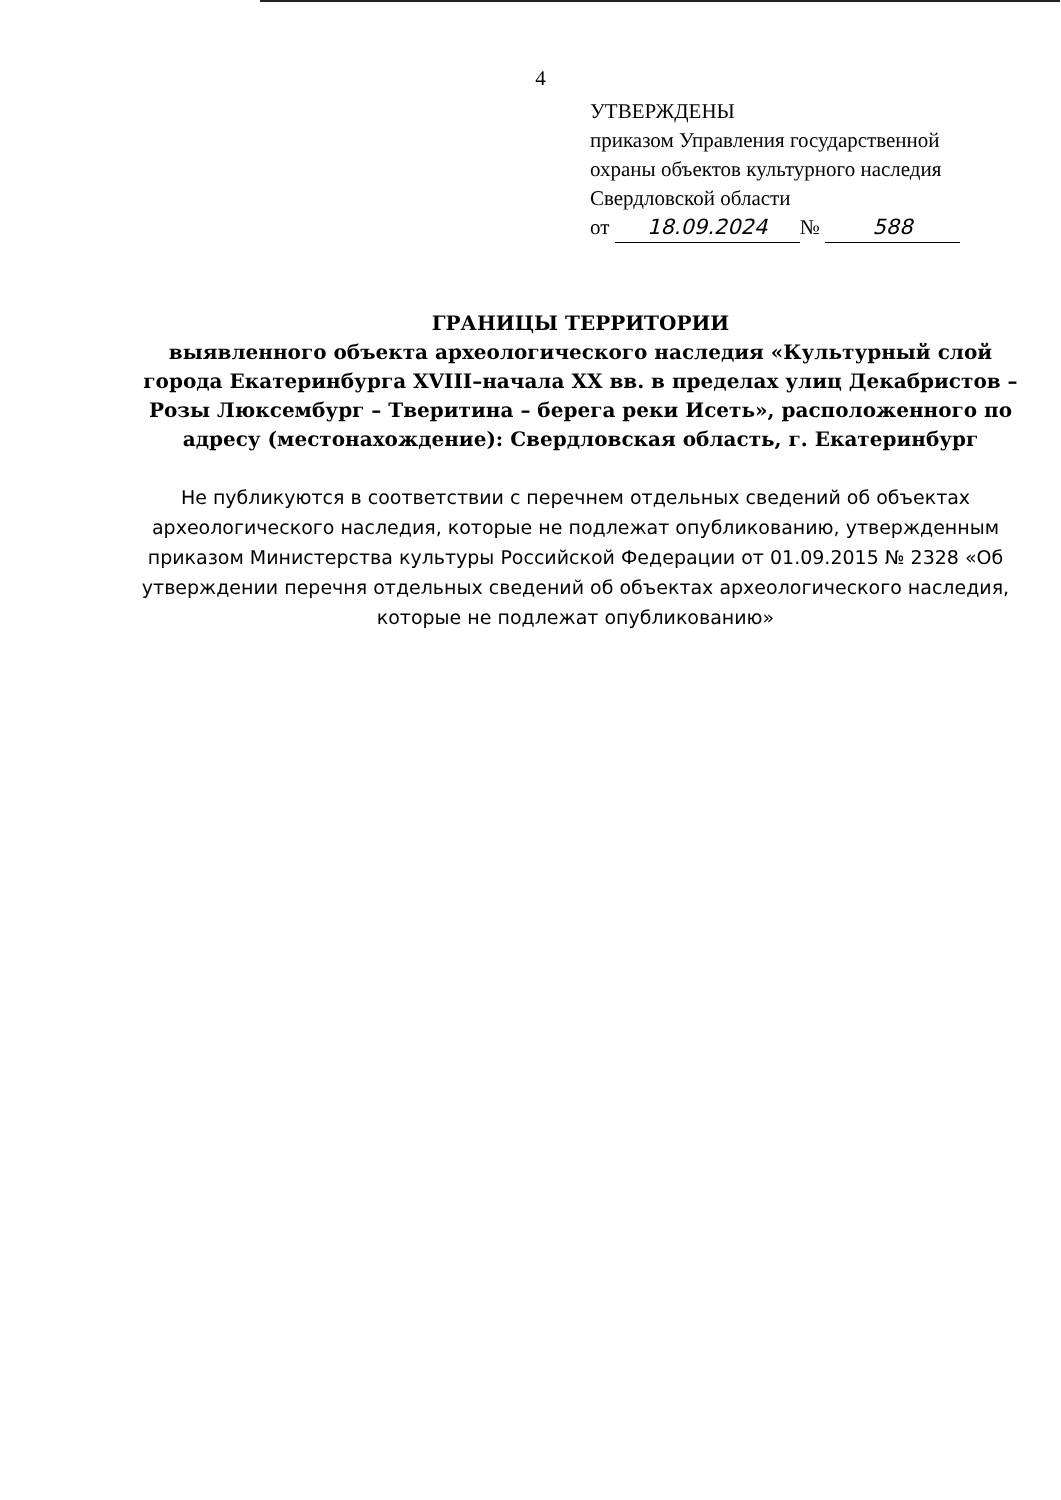4
УТВЕРЖДЕНЫ
приказом Управления государственной
охраны объектов культурного наследия
Свердловской области
от 18.09.2024 № 588
ГРАНИЦЫ ТЕРРИТОРИИ
выявленного объекта археологического наследия «Культурный слой города Екатеринбурга XVIII–начала XX вв. в пределах улиц Декабристов – Розы Люксембург – Тверитина – берега реки Исеть», расположенного по адресу (местонахождение): Свердловская область, г. Екатеринбург
Не публикуются в соответствии с перечнем отдельных сведений об объектах археологического наследия, которые не подлежат опубликованию, утвержденным приказом Министерства культуры Российской Федерации от 01.09.2015 № 2328 «Об утверждении перечня отдельных сведений об объектах археологического наследия, которые не подлежат опубликованию»